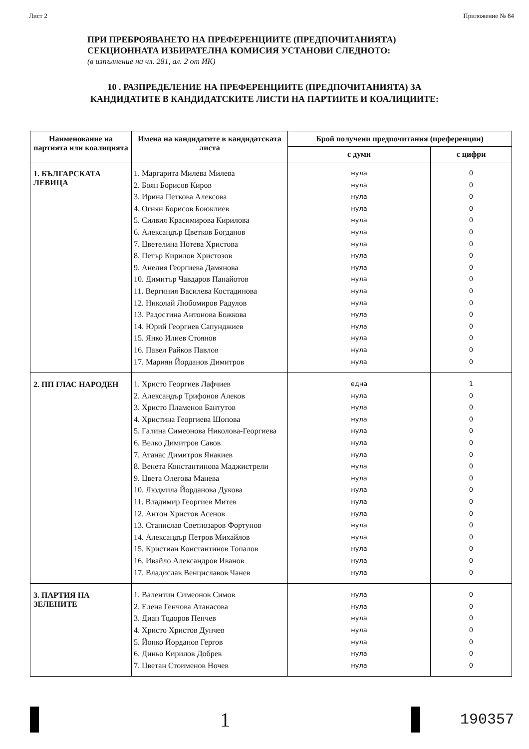Лист 2 Приложение № 84
ПРИ ПРЕБРОЯВАНЕТО НА ПРЕФЕРЕНЦИИТЕ (ПРЕДПОЧИТАНИЯТА)
СЕКЦИОННАТА ИЗБИРАТЕЛНА КОМИСИЯ УСТАНОВИ СЛЕДНОТО:
(в изпълнение на чл. 281, ал. 2 от ИК)
10 . РАЗПРЕДЕЛЕНИЕ НА ПРЕФЕРЕНЦИИТЕ (ПРЕДПОЧИТАНИЯТА) ЗА
КАНДИДАТИТЕ В КАНДИДАТСКИТЕ ЛИСТИ НА ПАРТИИТЕ И КОАЛИЦИИТЕ:
| Наименование на партията или коалицията | Имена на кандидатите в кандидатската листа | Брой получени предпочитания (преференции) | |
| --- | --- | --- | --- |
| | | с думи | с цифри |
| 1. БЪЛГАРСКАТА ЛЕВИЦА | 1. Маргарита Милева Милева 2. Боян Борисов Киров 3. Ирина Петкова Алексова 4. Огнян Борисов Боюклиев 5. Силвия Красимирова Кирилова 6. Александър Цветков Богданов 7. Цветелина Нотева Христова 8. Петър Кирилов Христозов 9. Анелия Георгиева Дамянова 10. Димитър Чавдаров Панайотов 11. Вергиния Василева Костадинова 12. Николай Любомиров Радулов 13. Радостина Антонова Божкова 14. Юрий Георгиев Сапунджиев 15. Янко Илиев Стоянов 16. Павел Райков Павлов 17. Мариян Йорданов Димитров | нула нула нула нула нула нула нула нула нула нула нула нула нула нула нула нула нула | 0 0 0 0 0 0 0 0 0 0 0 0 0 0 0 0 0 |
| 2. ПП ГЛАС НАРОДЕН | 1. Христо Георгиев Лафчиев 2. Александър Трифонов Алеков 3. Христо Пламенов Бантутов 4. Христина Георгиева Шопова 5. Галина Симеонова Николова-Георгиева 6. Велко Димитров Савов 7. Атанас Димитров Янакиев 8. Венета Константинова Маджистрели 9. Цвета Олегова Манева 10. Людмила Йорданова Дукова 11. Владимир Георгиев Митев 12. Антон Христов Асенов 13. Станислав Светлозаров Фортунов 14. Александър Петров Михайлов 15. Кристиан Константинов Топалов 16. Ивайло Александров Иванов 17. Владислав Венциславов Чанев | една нула нула нула нула нула нула нула нула нула нула нула нула нула нула нула нула | 1 0 0 0 0 0 0 0 0 0 0 0 0 0 0 0 0 |
| 3. ПАРТИЯ НА ЗЕЛЕНИТЕ | 1. Валентин Симеонов Симов 2. Елена Генчова Атанасова 3. Диан Тодоров Пенчев 4. Христо Христов Дунчев 5. Йонко Йорданов Гергов 6. Диньо Кирилов Добрев 7. Цветан Стоименов Ночев | нула нула нула нула нула нула нула | 0 0 0 0 0 0 0 |
1
190357